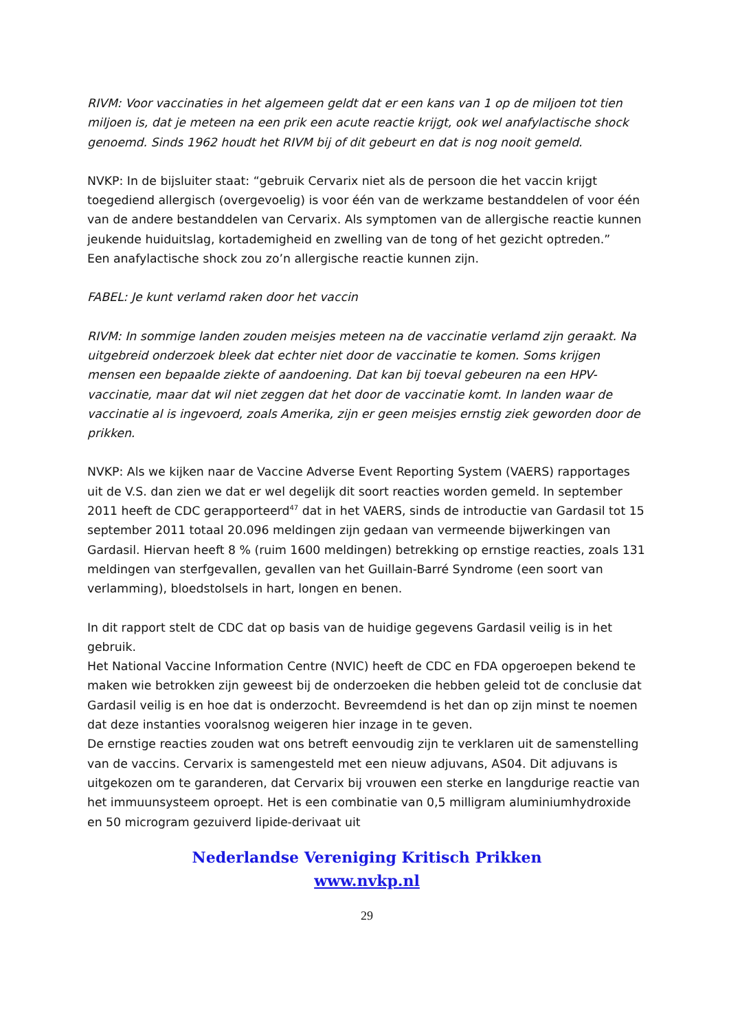RIVM: Voor vaccinaties in het algemeen geldt dat er een kans van 1 op de miljoen tot tien miljoen is, dat je meteen na een prik een acute reactie krijgt, ook wel anafylactische shock genoemd. Sinds 1962 houdt het RIVM bij of dit gebeurt en dat is nog nooit gemeld.
NVKP: In de bijsluiter staat: “gebruik Cervarix niet als de persoon die het vaccin krijgt toegediend allergisch (overgevoelig) is voor één van de werkzame bestanddelen of voor één van de andere bestanddelen van Cervarix. Als symptomen van de allergische reactie kunnen jeukende huiduitslag, kortademigheid en zwelling van de tong of het gezicht optreden.”
Een anafylactische shock zou zo’n allergische reactie kunnen zijn.
FABEL: Je kunt verlamd raken door het vaccin
RIVM: In sommige landen zouden meisjes meteen na de vaccinatie verlamd zijn geraakt. Na uitgebreid onderzoek bleek dat echter niet door de vaccinatie te komen. Soms krijgen mensen een bepaalde ziekte of aandoening. Dat kan bij toeval gebeuren na een HPV-vaccinatie, maar dat wil niet zeggen dat het door de vaccinatie komt. In landen waar de vaccinatie al is ingevoerd, zoals Amerika, zijn er geen meisjes ernstig ziek geworden door de prikken.
NVKP: Als we kijken naar de Vaccine Adverse Event Reporting System (VAERS) rapportages uit de V.S. dan zien we dat er wel degelijk dit soort reacties worden gemeld. In september 2011 heeft de CDC gerapporteerd<sup>47</sup> dat in het VAERS, sinds de introductie van Gardasil tot 15 september 2011 totaal 20.096 meldingen zijn gedaan van vermeende bijwerkingen van Gardasil. Hiervan heeft 8 % (ruim 1600 meldingen) betrekking op ernstige reacties, zoals 131 meldingen van sterfgevallen, gevallen van het Guillain-Barré Syndrome (een soort van verlamming), bloedstolsels in hart, longen en benen.
In dit rapport stelt de CDC dat op basis van de huidige gegevens Gardasil veilig is in het gebruik.
Het National Vaccine Information Centre (NVIC) heeft de CDC en FDA opgeroepen bekend te maken wie betrokken zijn geweest bij de onderzoeken die hebben geleid tot de conclusie dat Gardasil veilig is en hoe dat is onderzocht. Bevreemdend is het dan op zijn minst te noemen dat deze instanties vooralsnog weigeren hier inzage in te geven.
De ernstige reacties zouden wat ons betreft eenvoudig zijn te verklaren uit de samenstelling van de vaccins. Cervarix is samengesteld met een nieuw adjuvans, AS04. Dit adjuvans is uitgekozen om te garanderen, dat Cervarix bij vrouwen een sterke en langdurige reactie van het immuunsysteem oproept. Het is een combinatie van 0,5 milligram aluminiumhydroxide en 50 microgram gezuiverd lipide-derivaat uit
Nederlandse Vereniging Kritisch Prikken
www.nvkp.nl
29